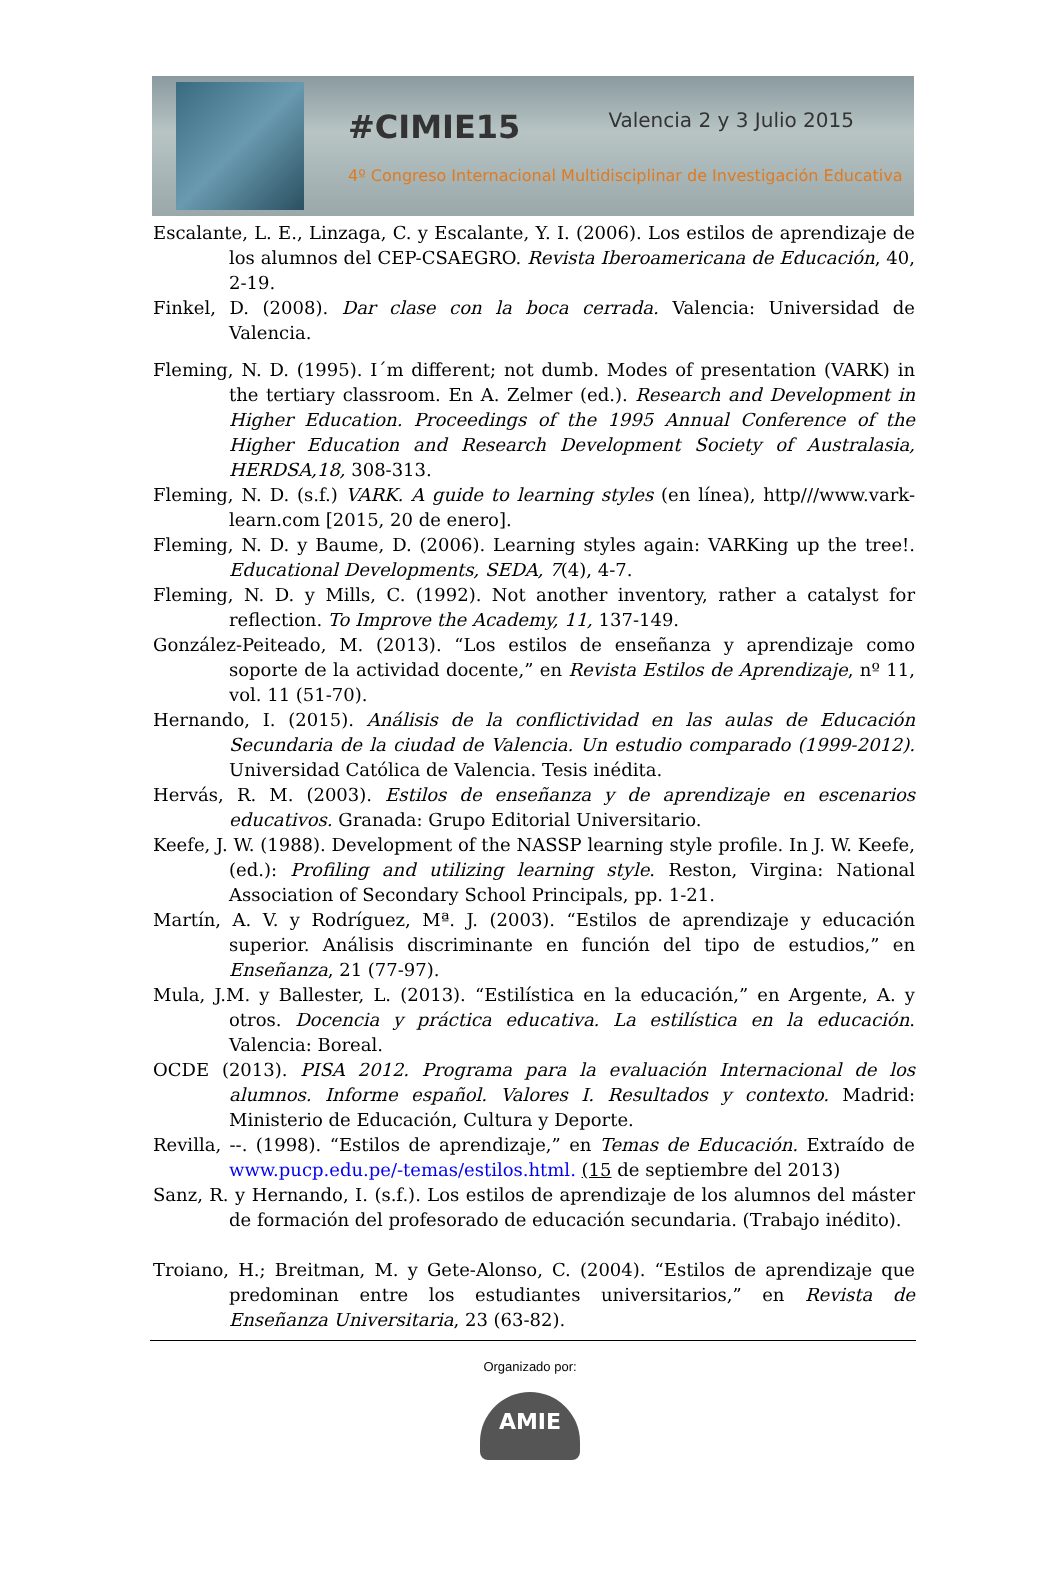#CIMIE15 Valencia 2 y 3 Julio 2015
4º Congreso Internacional Multidisciplinar de Investigación Educativa
Escalante, L. E., Linzaga, C. y Escalante, Y. I. (2006). Los estilos de aprendizaje de los alumnos del CEP-CSAEGRO. Revista Iberoamericana de Educación, 40, 2-19.
Finkel, D. (2008). Dar clase con la boca cerrada. Valencia: Universidad de Valencia.
Fleming, N. D. (1995). I´m different; not dumb. Modes of presentation (VARK) in the tertiary classroom. En A. Zelmer (ed.). Research and Development in Higher Education. Proceedings of the 1995 Annual Conference of the Higher Education and Research Development Society of Australasia, HERDSA,18, 308-313.
Fleming, N. D. (s.f.) VARK. A guide to learning styles (en línea), http///www.vark-learn.com [2015, 20 de enero].
Fleming, N. D. y Baume, D. (2006). Learning styles again: VARKing up the tree!. Educational Developments, SEDA, 7(4), 4-7.
Fleming, N. D. y Mills, C. (1992). Not another inventory, rather a catalyst for reflection. To Improve the Academy, 11, 137-149.
González-Peiteado, M. (2013). “Los estilos de enseñanza y aprendizaje como soporte de la actividad docente,” en Revista Estilos de Aprendizaje, nº 11, vol. 11 (51-70).
Hernando, I. (2015). Análisis de la conflictividad en las aulas de Educación Secundaria de la ciudad de Valencia. Un estudio comparado (1999-2012). Universidad Católica de Valencia. Tesis inédita.
Hervás, R. M. (2003). Estilos de enseñanza y de aprendizaje en escenarios educativos. Granada: Grupo Editorial Universitario.
Keefe, J. W. (1988). Development of the NASSP learning style profile. In J. W. Keefe, (ed.): Profiling and utilizing learning style. Reston, Virgina: National Association of Secondary School Principals, pp. 1-21.
Martín, A. V. y Rodríguez, Mª. J. (2003). “Estilos de aprendizaje y educación superior. Análisis discriminante en función del tipo de estudios,” en Enseñanza, 21 (77-97).
Mula, J.M. y Ballester, L. (2013). “Estilística en la educación,” en Argente, A. y otros. Docencia y práctica educativa. La estilística en la educación. Valencia: Boreal.
OCDE (2013). PISA 2012. Programa para la evaluación Internacional de los alumnos. Informe español. Valores I. Resultados y contexto. Madrid: Ministerio de Educación, Cultura y Deporte.
Revilla, --. (1998). “Estilos de aprendizaje,” en Temas de Educación. Extraído de www.pucp.edu.pe/-temas/estilos.html. (15 de septiembre del 2013)
Sanz, R. y Hernando, I. (s.f.). Los estilos de aprendizaje de los alumnos del máster de formación del profesorado de educación secundaria. (Trabajo inédito).
Troiano, H.; Breitman, M. y Gete-Alonso, C. (2004). “Estilos de aprendizaje que predominan entre los estudiantes universitarios,” en Revista de Enseñanza Universitaria, 23 (63-82).
Organizado por:
AMIE